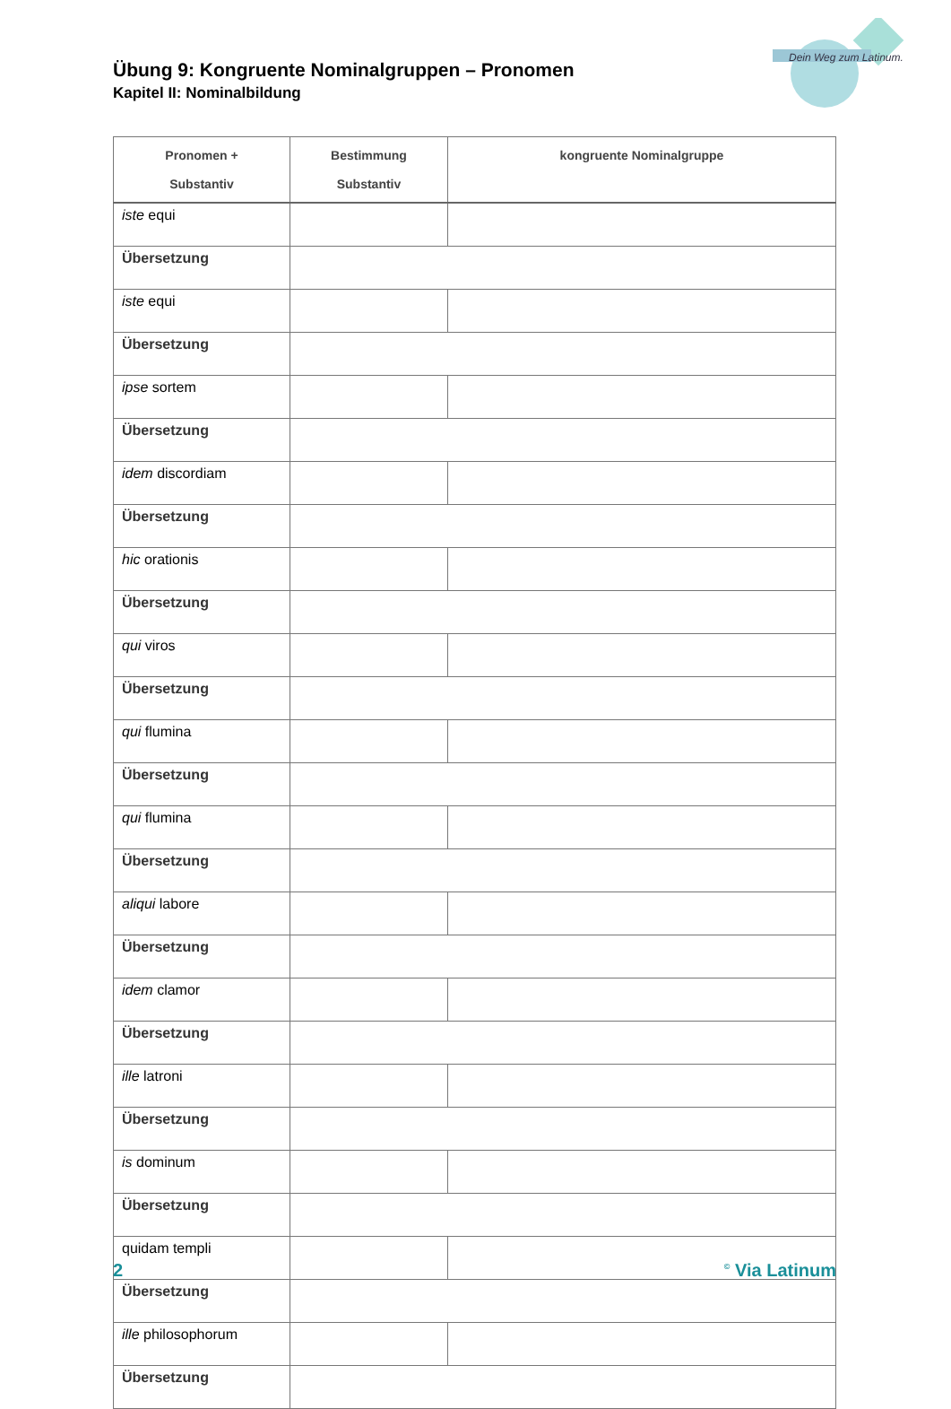Dein Weg zum Latinum.
Übung 9: Kongruente Nominalgruppen – Pronomen
Kapitel II: Nominalbildung
| Pronomen + Substantiv | Bestimmung Substantiv | kongruente Nominalgruppe |
| --- | --- | --- |
| iste equi | | |
| Übersetzung | | |
| iste equi | | |
| Übersetzung | | |
| ipse sortem | | |
| Übersetzung | | |
| idem discordiam | | |
| Übersetzung | | |
| hic orationis | | |
| Übersetzung | | |
| qui viros | | |
| Übersetzung | | |
| qui flumina | | |
| Übersetzung | | |
| qui flumina | | |
| Übersetzung | | |
| aliqui labore | | |
| Übersetzung | | |
| idem clamor | | |
| Übersetzung | | |
| ille latroni | | |
| Übersetzung | | |
| is dominum | | |
| Übersetzung | | |
| quidam templi | | |
| Übersetzung | | |
| ille philosophorum | | |
| Übersetzung | | |
2<sup>©</sup> Via Latinum